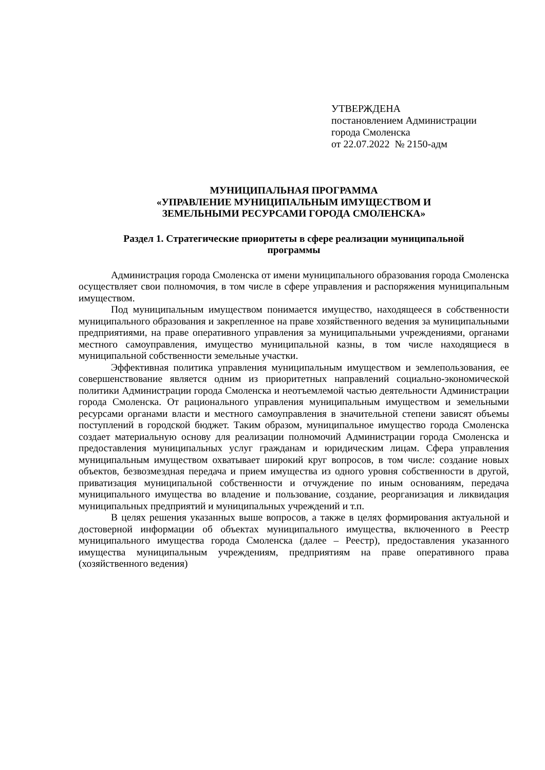УТВЕРЖДЕНА
постановлением Администрации
города Смоленска
от 22.07.2022 № 2150-адм
МУНИЦИПАЛЬНАЯ ПРОГРАММА
«УПРАВЛЕНИЕ МУНИЦИПАЛЬНЫМ ИМУЩЕСТВОМ И
ЗЕМЕЛЬНЫМИ РЕСУРСАМИ ГОРОДА СМОЛЕНСКА»
Раздел 1. Стратегические приоритеты в сфере реализации муниципальной
программы
Администрация города Смоленска от имени муниципального образования города Смоленска осуществляет свои полномочия, в том числе в сфере управления и распоряжения муниципальным имуществом.
Под муниципальным имуществом понимается имущество, находящееся в собственности муниципального образования и закрепленное на праве хозяйственного ведения за муниципальными предприятиями, на праве оперативного управления за муниципальными учреждениями, органами местного самоуправления, имущество муниципальной казны, в том числе находящиеся в муниципальной собственности земельные участки.
Эффективная политика управления муниципальным имуществом и землепользования, ее совершенствование является одним из приоритетных направлений социально-экономической политики Администрации города Смоленска и неотъемлемой частью деятельности Администрации города Смоленска. От рационального управления муниципальным имуществом и земельными ресурсами органами власти и местного самоуправления в значительной степени зависят объемы поступлений в городской бюджет. Таким образом, муниципальное имущество города Смоленска создает материальную основу для реализации полномочий Администрации города Смоленска и предоставления муниципальных услуг гражданам и юридическим лицам. Сфера управления муниципальным имуществом охватывает широкий круг вопросов, в том числе: создание новых объектов, безвозмездная передача и прием имущества из одного уровня собственности в другой, приватизация муниципальной собственности и отчуждение по иным основаниям, передача муниципального имущества во владение и пользование, создание, реорганизация и ликвидация муниципальных предприятий и муниципальных учреждений и т.п.
В целях решения указанных выше вопросов, а также в целях формирования актуальной и достоверной информации об объектах муниципального имущества, включенного в Реестр муниципального имущества города Смоленска (далее – Реестр), предоставления указанного имущества муниципальным учреждениям, предприятиям на праве оперативного права (хозяйственного ведения)